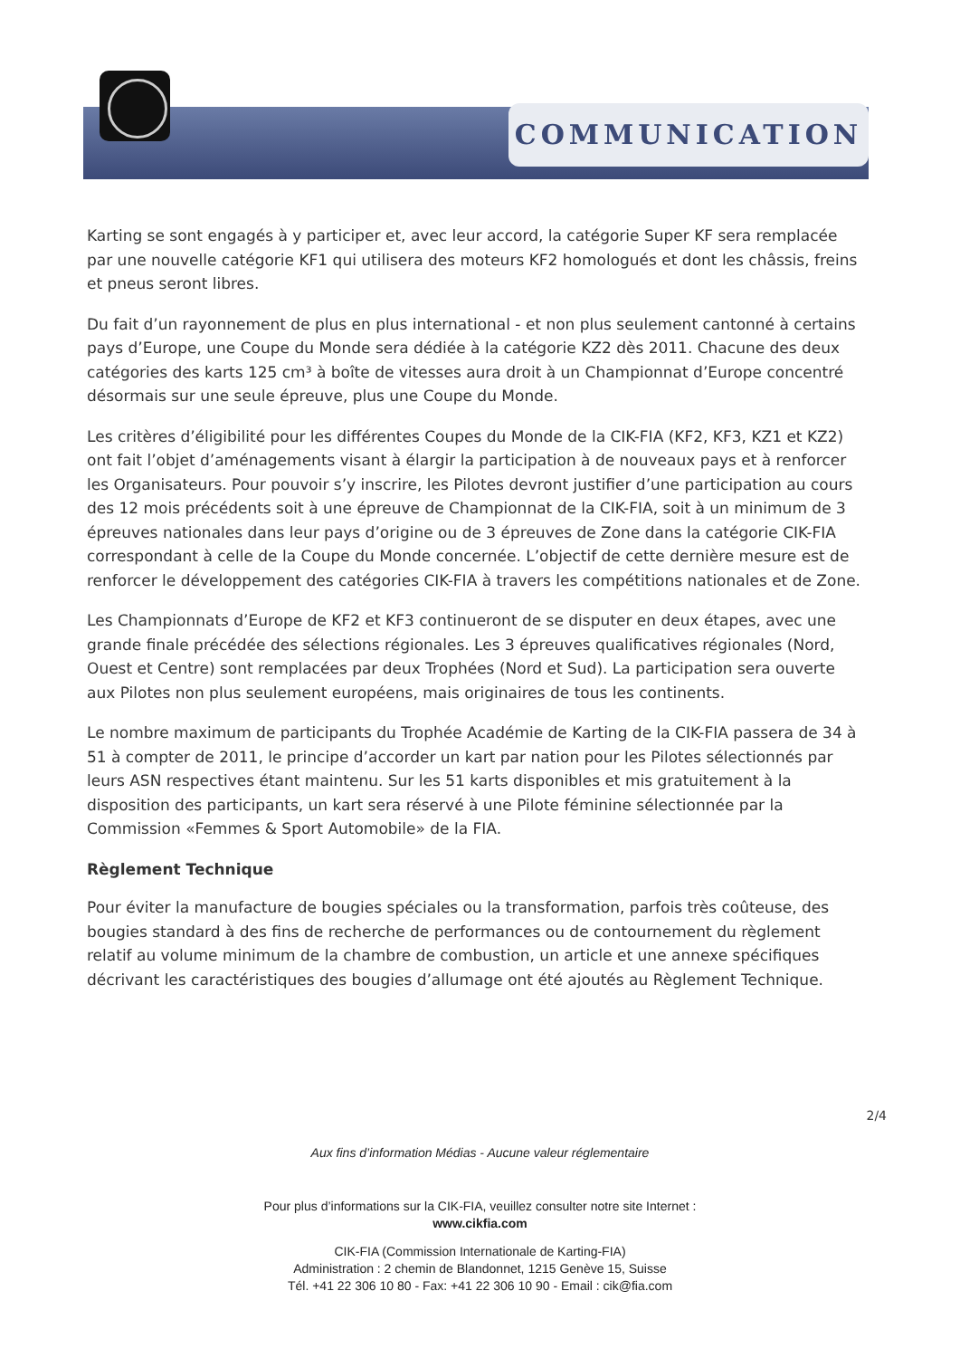COMMUNICATION
Karting se sont engagés à y participer et, avec leur accord, la catégorie Super KF sera remplacée par une nouvelle catégorie KF1 qui utilisera des moteurs KF2 homologués et dont les châssis, freins et pneus seront libres.
Du fait d’un rayonnement de plus en plus international - et non plus seulement cantonné à certains pays d’Europe, une Coupe du Monde sera dédiée à la catégorie KZ2 dès 2011. Chacune des deux catégories des karts 125 cm³ à boîte de vitesses aura droit à un Championnat d’Europe concentré désormais sur une seule épreuve, plus une Coupe du Monde.
Les critères d’éligibilité pour les différentes Coupes du Monde de la CIK-FIA (KF2, KF3, KZ1 et KZ2) ont fait l’objet d’aménagements visant à élargir la participation à de nouveaux pays et à renforcer les Organisateurs. Pour pouvoir s’y inscrire, les Pilotes devront justifier d’une participation au cours des 12 mois précédents soit à une épreuve de Championnat de la CIK-FIA, soit à un minimum de 3 épreuves nationales dans leur pays d’origine ou de 3 épreuves de Zone dans la catégorie CIK-FIA correspondant à celle de la Coupe du Monde concernée. L’objectif de cette dernière mesure est de renforcer le développement des catégories CIK-FIA à travers les compétitions nationales et de Zone.
Les Championnats d’Europe de KF2 et KF3 continueront de se disputer en deux étapes, avec une grande finale précédée des sélections régionales. Les 3 épreuves qualificatives régionales (Nord, Ouest et Centre) sont remplacées par deux Trophées (Nord et Sud). La participation sera ouverte aux Pilotes non plus seulement européens, mais originaires de tous les continents.
Le nombre maximum de participants du Trophée Académie de Karting de la CIK-FIA passera de 34 à 51 à compter de 2011, le principe d’accorder un kart par nation pour les Pilotes sélectionnés par leurs ASN respectives étant maintenu. Sur les 51 karts disponibles et mis gratuitement à la disposition des participants, un kart sera réservé à une Pilote féminine sélectionnée par la Commission «Femmes & Sport Automobile» de la FIA.
Règlement Technique
Pour éviter la manufacture de bougies spéciales ou la transformation, parfois très coûteuse, des bougies standard à des fins de recherche de performances ou de contournement du règlement relatif au volume minimum de la chambre de combustion, un article et une annexe spécifiques décrivant les caractéristiques des bougies d’allumage ont été ajoutés au Règlement Technique.
2/4
Aux fins d’information Médias - Aucune valeur réglementaire
Pour plus d’informations sur la CIK-FIA, veuillez consulter notre site Internet :
www.cikfia.com
CIK-FIA (Commission Internationale de Karting-FIA)
Administration : 2 chemin de Blandonnet, 1215 Genève 15, Suisse
Tél. +41 22 306 10 80 - Fax: +41 22 306 10 90 - Email : cik@fia.com